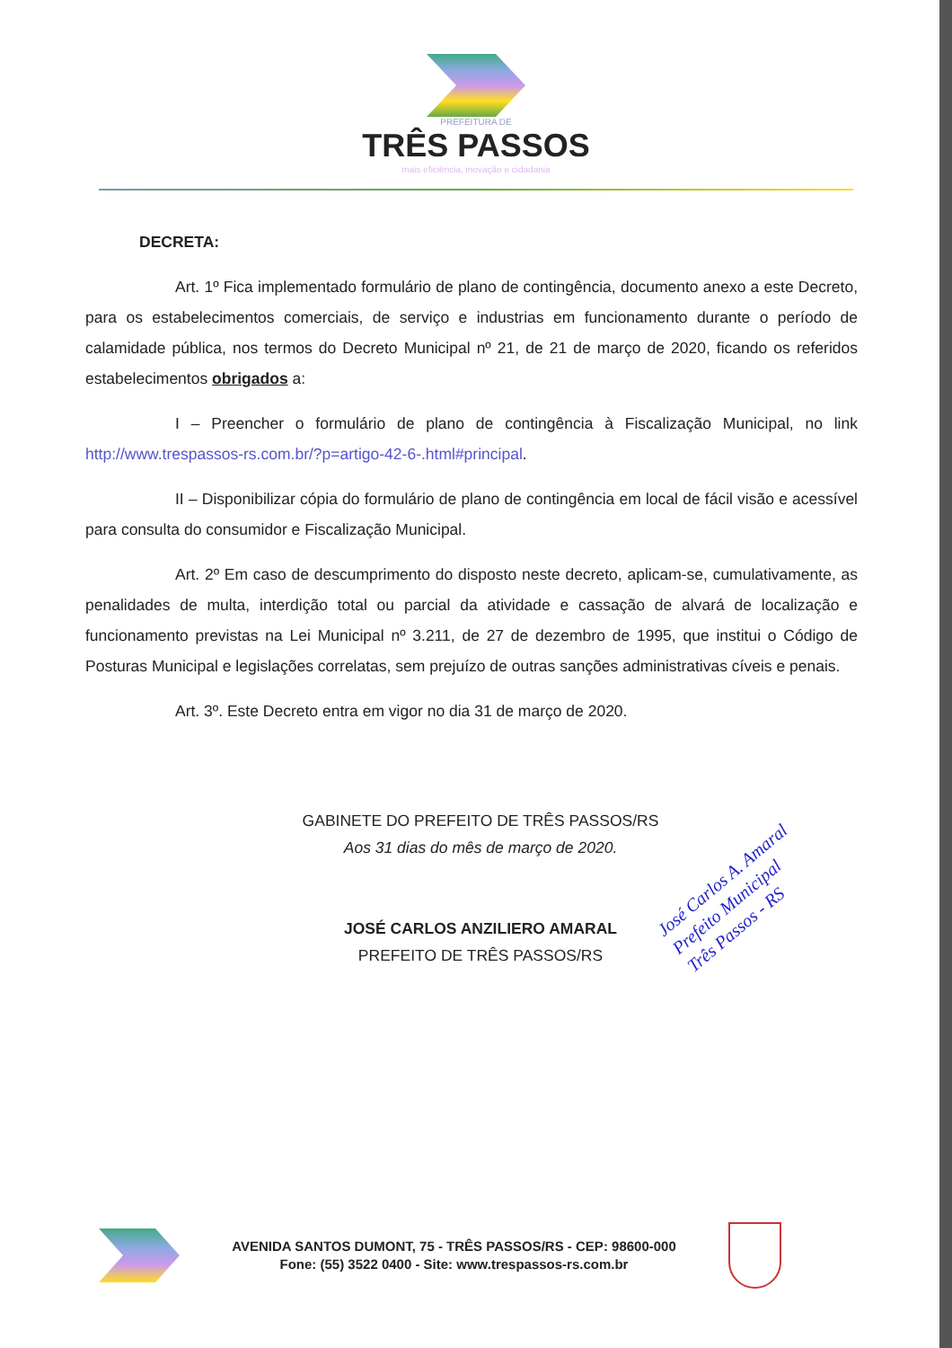PREFEITURA DE
TRÊS PASSOS
mais eficiência, inovação e cidadania
DECRETA:
Art. 1º Fica implementado formulário de plano de contingência, documento anexo a este Decreto, para os estabelecimentos comerciais, de serviço e industrias em funcionamento durante o período de calamidade pública, nos termos do Decreto Municipal nº 21, de 21 de março de 2020, ficando os referidos estabelecimentos obrigados a:
I – Preencher o formulário de plano de contingência à Fiscalização Municipal, no link http://www.trespassos-rs.com.br/?p=artigo-42-6-.html#principal.
II – Disponibilizar cópia do formulário de plano de contingência em local de fácil visão e acessível para consulta do consumidor e Fiscalização Municipal.
Art. 2º Em caso de descumprimento do disposto neste decreto, aplicam-se, cumulativamente, as penalidades de multa, interdição total ou parcial da atividade e cassação de alvará de localização e funcionamento previstas na Lei Municipal nº 3.211, de 27 de dezembro de 1995, que institui o Código de Posturas Municipal e legislações correlatas, sem prejuízo de outras sanções administrativas cíveis e penais.
Art. 3º. Este Decreto entra em vigor no dia 31 de março de 2020.
GABINETE DO PREFEITO DE TRÊS PASSOS/RS
Aos 31 dias do mês de março de 2020.
JOSÉ CARLOS ANZILIERO AMARAL
PREFEITO DE TRÊS PASSOS/RS
José Carlos A. Amaral
Prefeito Municipal
Três Passos - RS
AVENIDA SANTOS DUMONT, 75 - TRÊS PASSOS/RS - CEP: 98600-000
Fone: (55) 3522 0400 - Site: www.trespassos-rs.com.br